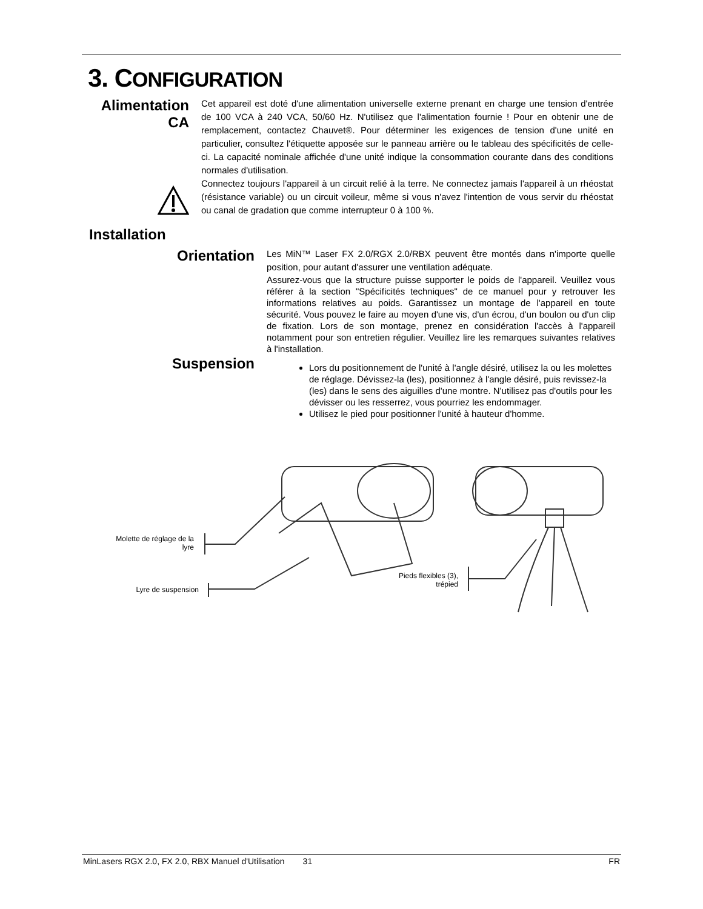3. CONFIGURATION
Alimentation
CA
Cet appareil est doté d'une alimentation universelle externe prenant en charge une tension d'entrée de 100 VCA à 240 VCA, 50/60 Hz. N'utilisez que l'alimentation fournie ! Pour en obtenir une de remplacement, contactez Chauvet®. Pour déterminer les exigences de tension d'une unité en particulier, consultez l'étiquette apposée sur le panneau arrière ou le tableau des spécificités de celle-ci. La capacité nominale affichée d'une unité indique la consommation courante dans des conditions normales d'utilisation.
Connectez toujours l'appareil à un circuit relié à la terre. Ne connectez jamais l'appareil à un rhéostat (résistance variable) ou un circuit voileur, même si vous n'avez l'intention de vous servir du rhéostat ou canal de gradation que comme interrupteur 0 à 100 %.
Installation
Orientation
Suspension
Les MiN™ Laser FX 2.0/RGX 2.0/RBX peuvent être montés dans n'importe quelle position, pour autant d'assurer une ventilation adéquate.
Assurez-vous que la structure puisse supporter le poids de l'appareil. Veuillez vous référer à la section "Spécificités techniques" de ce manuel pour y retrouver les informations relatives au poids. Garantissez un montage de l'appareil en toute sécurité. Vous pouvez le faire au moyen d'une vis, d'un écrou, d'un boulon ou d'un clip de fixation. Lors de son montage, prenez en considération l'accès à l'appareil notamment pour son entretien régulier. Veuillez lire les remarques suivantes relatives à l'installation.
Lors du positionnement de l'unité à l'angle désiré, utilisez la ou les molettes de réglage. Dévissez-la (les), positionnez à l'angle désiré, puis revissez-la (les) dans le sens des aiguilles d'une montre. N'utilisez pas d'outils pour les dévisser ou les resserrez, vous pourriez les endommager.
Utilisez le pied pour positionner l'unité à hauteur d'homme.
Molette de réglage de la lyre
Lyre de suspension
Pieds flexibles (3), trépied
MinLasers RGX 2.0, FX 2.0, RBX Manuel d'Utilisation 31 FR